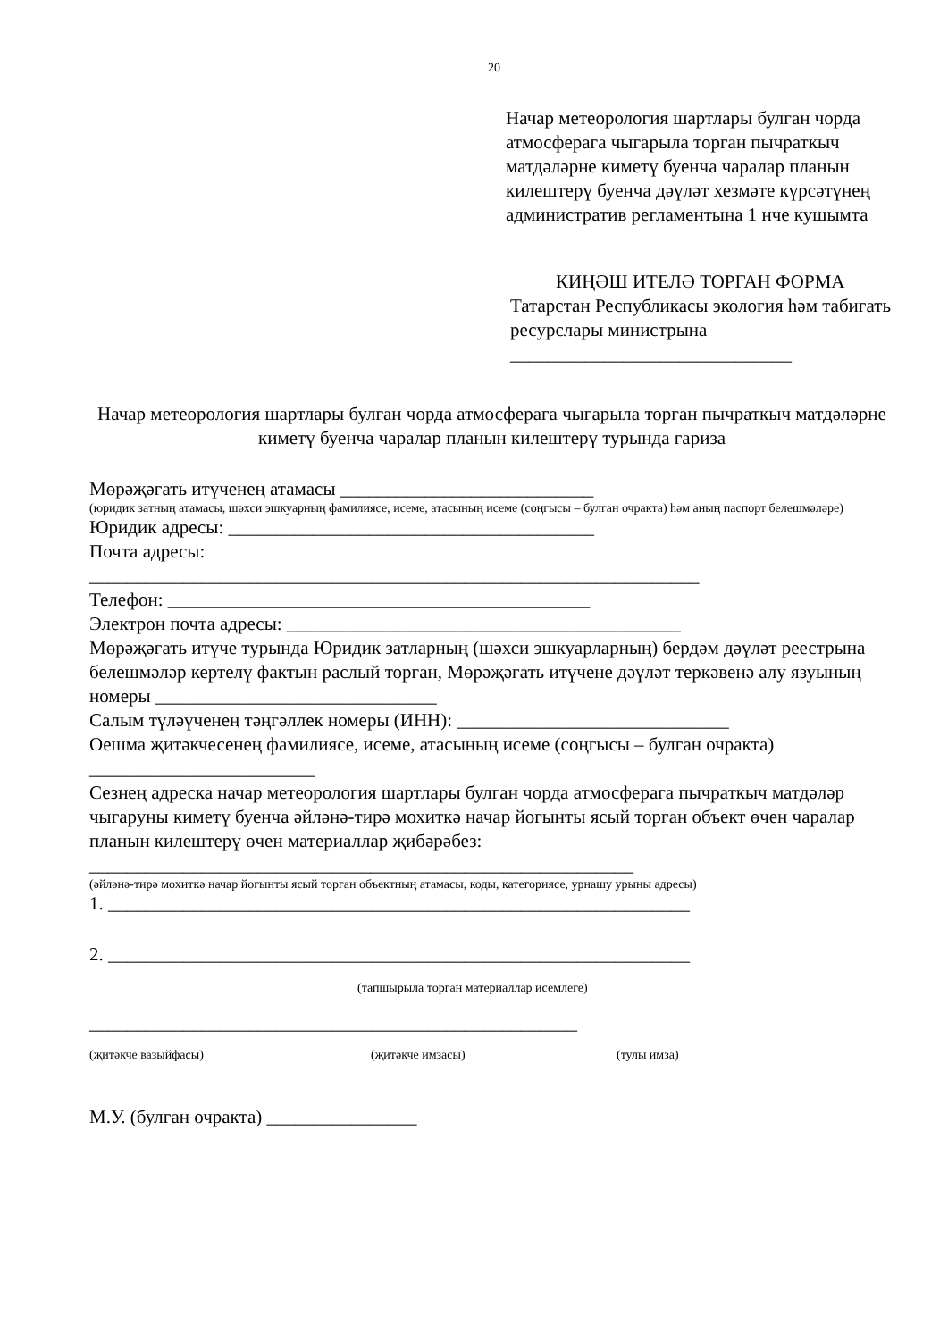20
Начар метеорология шартлары булган чорда атмосферага чыгарыла торган пычраткыч матдәләрне киметү буенча чаралар планын килештерү буенча дәүләт хезмәте күрсәтүнең административ регламентына 1 нче кушымта
КИҢӘШ ИТЕЛӘ ТОРГАН ФОРМА
Татарстан Республикасы экология һәм табигать ресурслары министрына
______________________________
Начар метеорология шартлары булган чорда атмосферага чыгарыла торган пычраткыч матдәләрне киметү буенча чаралар планын килештерү турында гариза
Мөрәҗәгать итүченең атамасы ___________________________
(юридик затның атамасы, шәхси эшкуарның фамилиясе, исеме, атасының исеме (соңгысы – булган очракта) һәм аның паспорт белешмәләре)
Юридик адресы: _______________________________________
Почта адресы:
_________________________________________________________________
Телефон: _____________________________________________
Электрон почта адресы: __________________________________________
Мөрәҗәгать итүче турында Юридик затларның (шәхси эшкуарларның) бердәм дәүләт реестрына белешмәләр кертелү фактын раслый торган, Мөрәҗәгать итүчене дәүләт теркәвенә алу язуының номеры ______________________________
Салым түләүченең тәңгәллек номеры (ИНН): _____________________________
Оешма җитәкчесенең фамилиясе, исеме, атасының исеме (соңгысы – булган очракта) ________________________
Сезнең адреска начар метеорология шартлары булган чорда атмосферага пычраткыч матдәләр чыгаруны киметү буенча әйләнә-тирә мохиткә начар йогынты ясый торган объект өчен чаралар планын килештерү өчен материаллар җибәрәбез:
__________________________________________________________
(әйләнә-тирә мохиткә начар йогынты ясый торган объектның атамасы, коды, категориясе, урнашу урыны адресы)
1. ______________________________________________________________
2. ______________________________________________________________
(тапшырыла торган материаллар исемлеге)
____________________________________________________
(җитәкче вазыйфасы) (җитәкче имзасы) (тулы имза)
М.У. (булган очракта) ________________